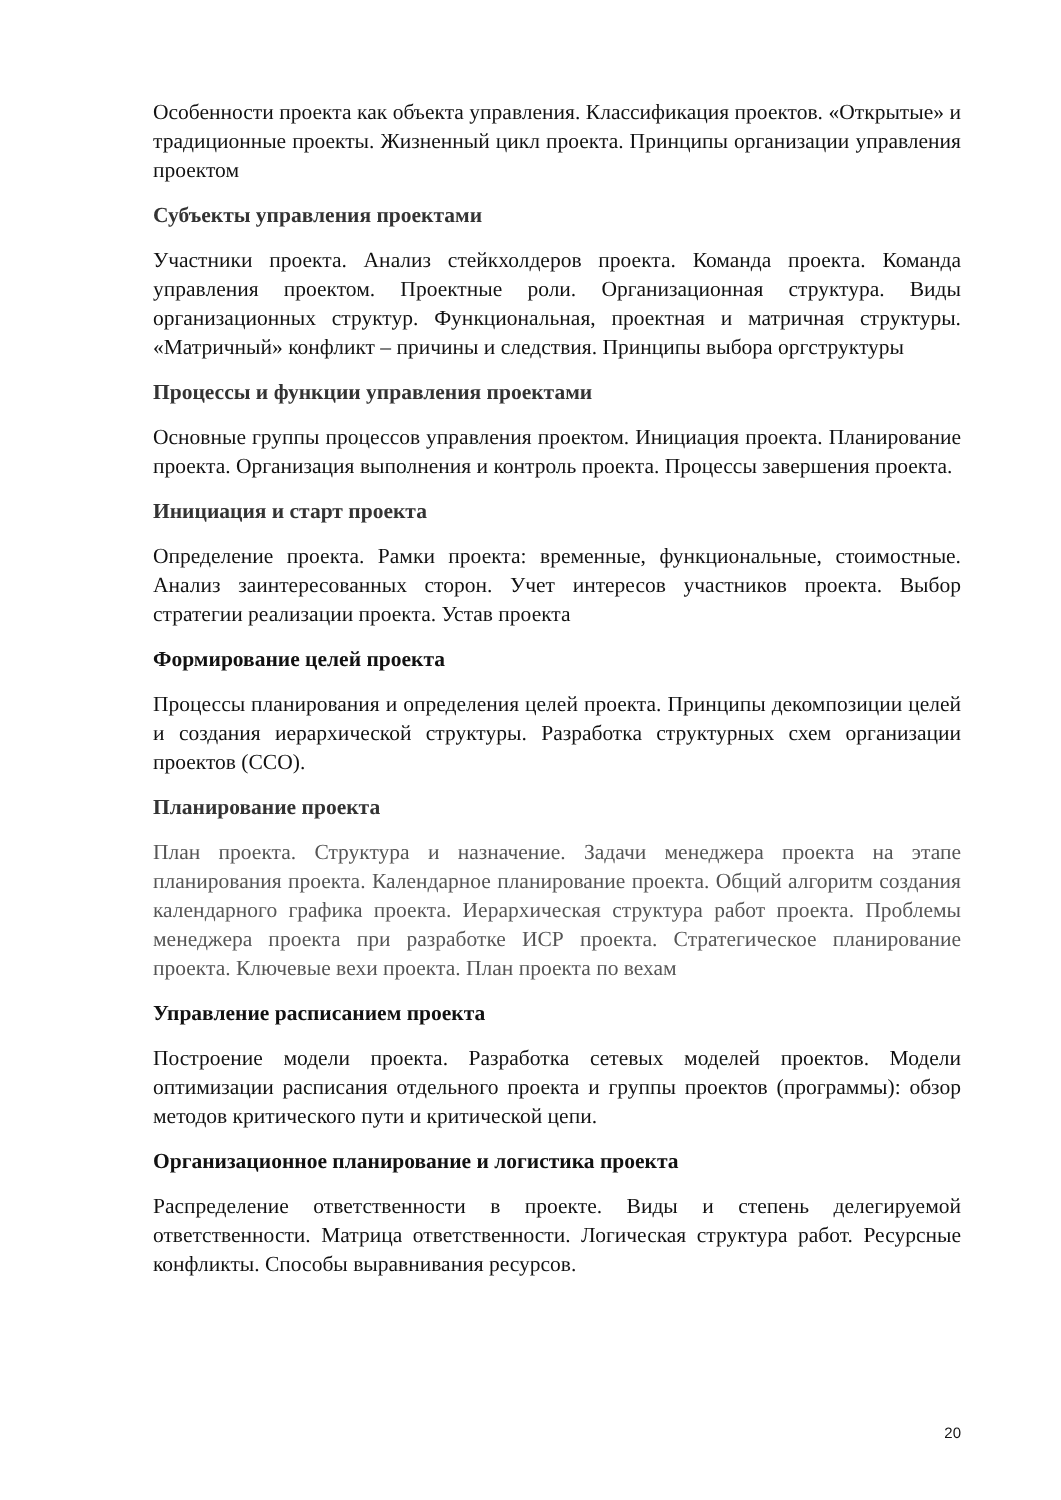Особенности проекта как объекта управления. Классификация проектов. «Открытые» и традиционные проекты. Жизненный цикл проекта. Принципы организации управления проектом
Субъекты управления проектами
Участники проекта. Анализ стейкхолдеров проекта. Команда проекта. Команда управления проектом. Проектные роли. Организационная структура. Виды организационных структур. Функциональная, проектная и матричная структуры. «Матричный» конфликт – причины и следствия. Принципы выбора оргструктуры
Процессы и функции управления проектами
Основные группы процессов управления проектом. Инициация проекта. Планирование проекта. Организация выполнения и контроль проекта. Процессы завершения проекта.
Инициация и старт проекта
Определение проекта. Рамки проекта: временные, функциональные, стоимостные. Анализ заинтересованных сторон. Учет интересов участников проекта. Выбор стратегии реализации проекта. Устав проекта
Формирование целей проекта
Процессы планирования и определения целей проекта. Принципы декомпозиции целей и создания иерархической структуры. Разработка структурных схем организации проектов (ССО).
Планирование проекта
План проекта. Структура и назначение. Задачи менеджера проекта на этапе планирования проекта. Календарное планирование проекта. Общий алгоритм создания календарного графика проекта. Иерархическая структура работ проекта. Проблемы менеджера проекта при разработке ИСР проекта. Стратегическое планирование проекта. Ключевые вехи проекта. План проекта по вехам
Управление расписанием проекта
Построение модели проекта. Разработка сетевых моделей проектов. Модели оптимизации расписания отдельного проекта и группы проектов (программы): обзор методов критического пути и критической цепи.
Организационное планирование и логистика проекта
Распределение ответственности в проекте. Виды и степень делегируемой ответственности. Матрица ответственности. Логическая структура работ. Ресурсные конфликты. Способы выравнивания ресурсов.
20